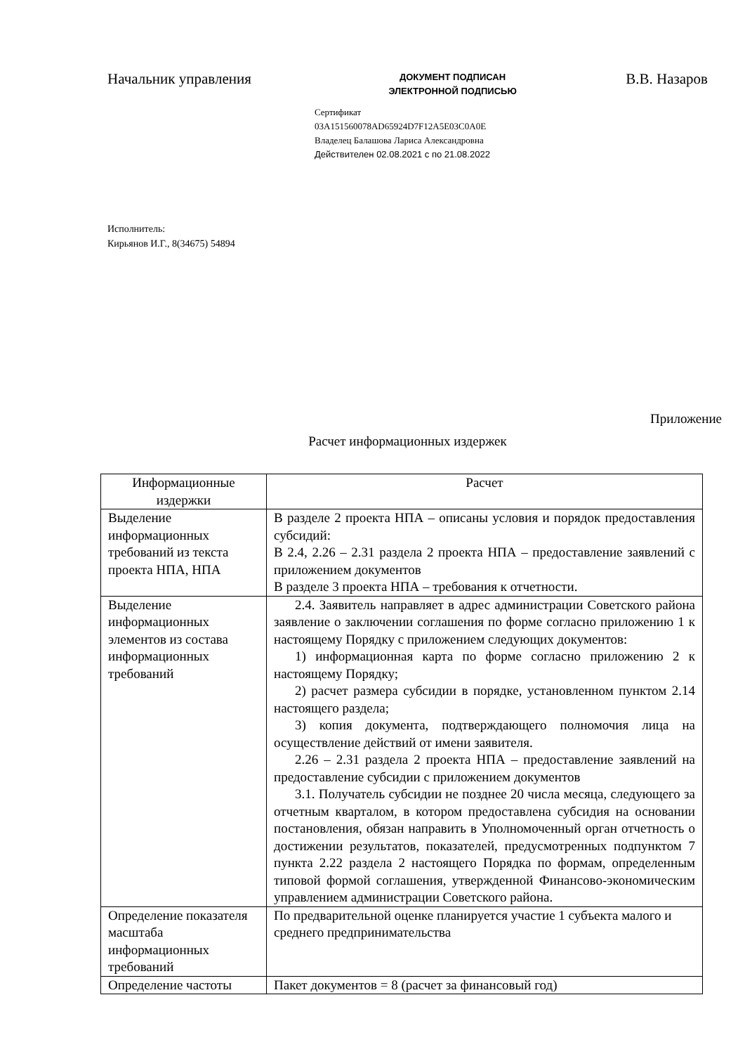Начальник управления
ДОКУМЕНТ ПОДПИСАН
ЭЛЕКТРОННОЙ ПОДПИСЬЮ
В.В. Назаров
Сертификат
03A151560078AD65924D7F12A5E03C0A0E
Владелец Балашова Лариса Александровна
Действителен 02.08.2021 с по 21.08.2022
Исполнитель:
Кирьянов И.Г., 8(34675) 54894
Приложение
Расчет информационных издержек
| Информационные издержки | Расчет |
| --- | --- |
| Выделение информационных требований из текста проекта НПА, НПА | В разделе 2 проекта НПА – описаны условия и порядок предоставления субсидий: В 2.4, 2.26 – 2.31 раздела 2 проекта НПА – предоставление заявлений с приложением документов В разделе 3 проекта НПА – требования к отчетности. |
| Выделение информационных элементов из состава информационных требований | 2.4. Заявитель направляет в адрес администрации Советского района заявление о заключении соглашения по форме согласно приложению 1 к настоящему Порядку с приложением следующих документов: 1) информационная карта по форме согласно приложению 2 к настоящему Порядку; 2) расчет размера субсидии в порядке, установленном пунктом 2.14 настоящего раздела; 3) копия документа, подтверждающего полномочия лица на осуществление действий от имени заявителя. 2.26 – 2.31 раздела 2 проекта НПА – предоставление заявлений на предоставление субсидии с приложением документов 3.1. Получатель субсидии не позднее 20 числа месяца, следующего за отчетным кварталом, в котором предоставлена субсидия на основании постановления, обязан направить в Уполномоченный орган отчетность о достижении результатов, показателей, предусмотренных подпунктом 7 пункта 2.22 раздела 2 настоящего Порядка по формам, определенным типовой формой соглашения, утвержденной Финансово-экономическим управлением администрации Советского района. |
| Определение показателя масштаба информационных требований | По предварительной оценке планируется участие 1 субъекта малого и среднего предпринимательства |
| Определение частоты | Пакет документов = 8 (расчет за финансовый год) |